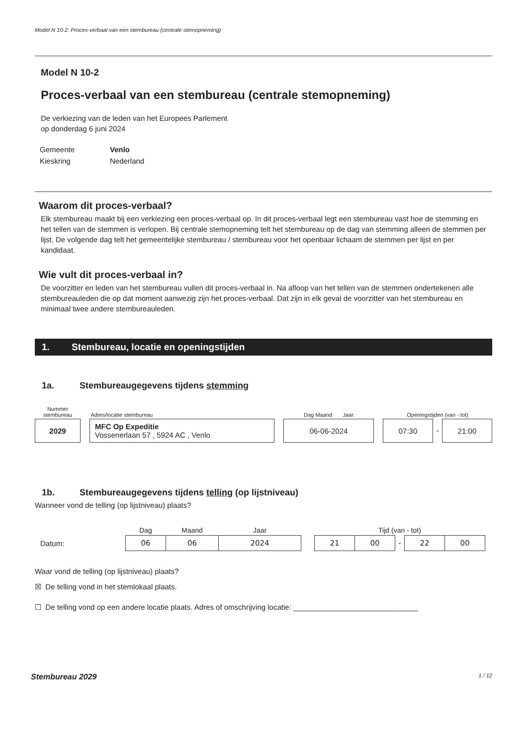Model N 10-2: Proces-verbaal van een stembureau (centrale stemopneming)
Model N 10-2
Proces-verbaal van een stembureau (centrale stemopneming)
De verkiezing van de leden van het Europees Parlement
op donderdag 6 juni 2024
| Gemeente | Venlo |
| Kieskring | Nederland |
Waarom dit proces-verbaal?
Elk stembureau maakt bij een verkiezing een proces-verbaal op. In dit proces-verbaal legt een stembureau vast hoe de stemming en het tellen van de stemmen is verlopen. Bij centrale stemopneming telt het stembureau op de dag van stemming alleen de stemmen per lijst. De volgende dag telt het gemeentelijke stembureau / stembureau voor het openbaar lichaam de stemmen per lijst en per kandidaat.
Wie vult dit proces-verbaal in?
De voorzitter en leden van het stembureau vullen dit proces-verbaal in. Na afloop van het tellen van de stemmen ondertekenen alle stembureauleden die op dat moment aanwezig zijn het proces-verbaal. Dat zijn in elk geval de voorzitter van het stembureau en minimaal twee andere stembureauleden.
1. Stembureau, locatie en openingstijden
1a. Stembureaugegevens tijdens stemming
| Nummer stembureau | | Adres/locatie stembureau | | Dag Maand Jaar | | Openingstijden (van - tot) | | |
| 2029 | | MFC Op Expeditie Vossenerlaan 57 , 5924 AC , Venlo | | 06-06-2024 | | 07:30 | - | 21:00 |
1b. Stembureaugegevens tijdens telling (op lijstniveau)
Wanneer vond de telling (op lijstniveau) plaats?
| | Dag | Maand | Jaar | | Tijd (van - tot) | | | | |
| Datum: | 06 | 06 | 2024 | | 21 | 00 | - | 22 | 00 |
Waar vond de telling (op lijstniveau) plaats?
☒ De telling vond in het stemlokaal plaats.
☐ De telling vond op een andere locatie plaats. Adres of omschrijving locatie: ______________________________
Stembureau 2029 1 / 12